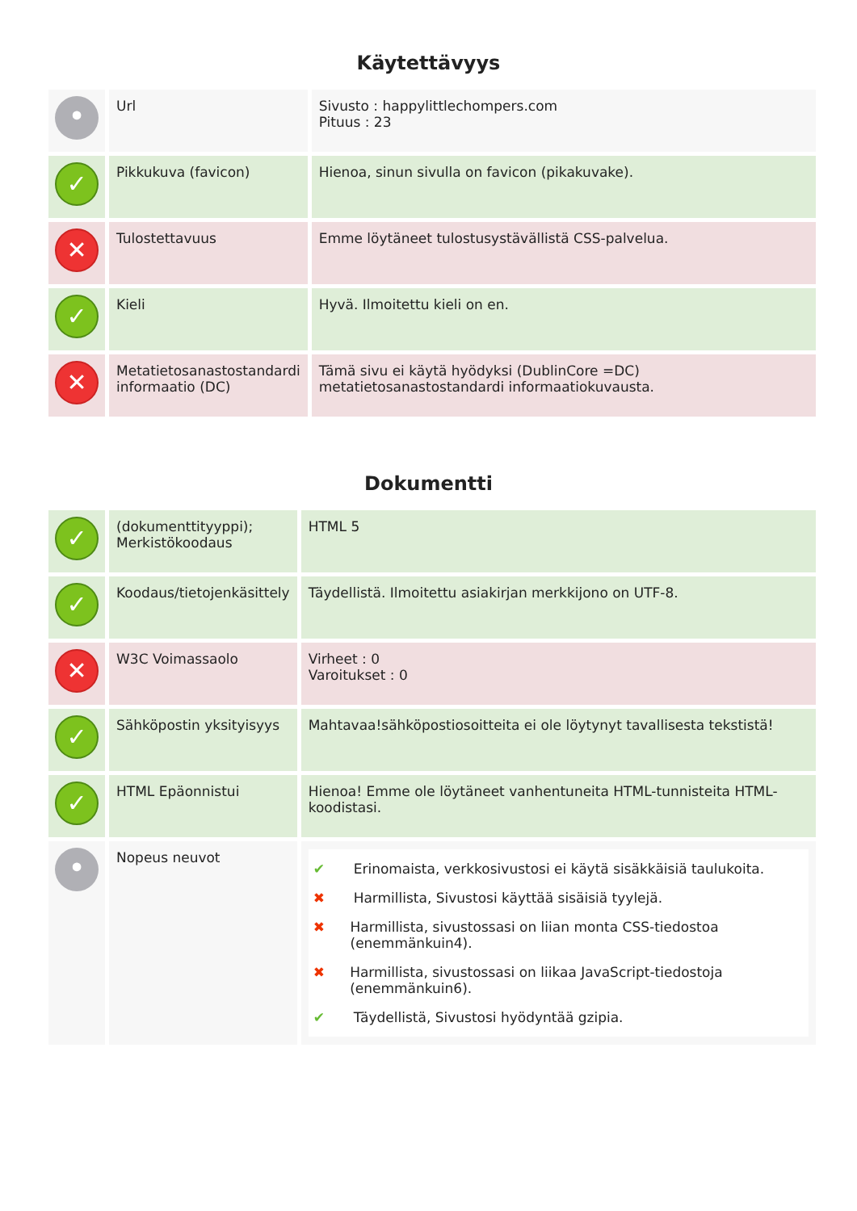Käytettävyys
| • | Url | Sivusto : happylittlechompers.com Pituus : 23 |
| ✓ | Pikkukuva (favicon) | Hienoa, sinun sivulla on favicon (pikakuvake). |
| ✕ | Tulostettavuus | Emme löytäneet tulostusystävällistä CSS-palvelua. |
| ✓ | Kieli | Hyvä. Ilmoitettu kieli on en. |
| ✕ | Metatietosanastostandardi informaatio (DC) | Tämä sivu ei käytä hyödyksi (DublinCore =DC) metatietosanastostandardi informaatiokuvausta. |
Dokumentti
| ✓ | (dokumenttityyppi); Merkistökoodaus | HTML 5 |
| ✓ | Koodaus/tietojenkäsittely | Täydellistä. Ilmoitettu asiakirjan merkkijono on UTF-8. |
| ✕ | W3C Voimassaolo | Virheet : 0 Varoitukset : 0 |
| ✓ | Sähköpostin yksityisyys | Mahtavaa!sähköpostiosoitteita ei ole löytynyt tavallisesta tekstistä! |
| ✓ | HTML Epäonnistui | Hienoa! Emme ole löytäneet vanhentuneita HTML-tunnisteita HTML-koodistasi. |
| • | Nopeus neuvot | ✔ Erinomaista, verkkosivustosi ei käytä sisäkkäisiä taulukoita. ✖ Harmillista, Sivustosi käyttää sisäisiä tyylejä. ✖ Harmillista, sivustossasi on liian monta CSS-tiedostoa (enemmänkuin4). ✖ Harmillista, sivustossasi on liikaa JavaScript-tiedostoja (enemmänkuin6). ✔ Täydellistä, Sivustosi hyödyntää gzipia. |